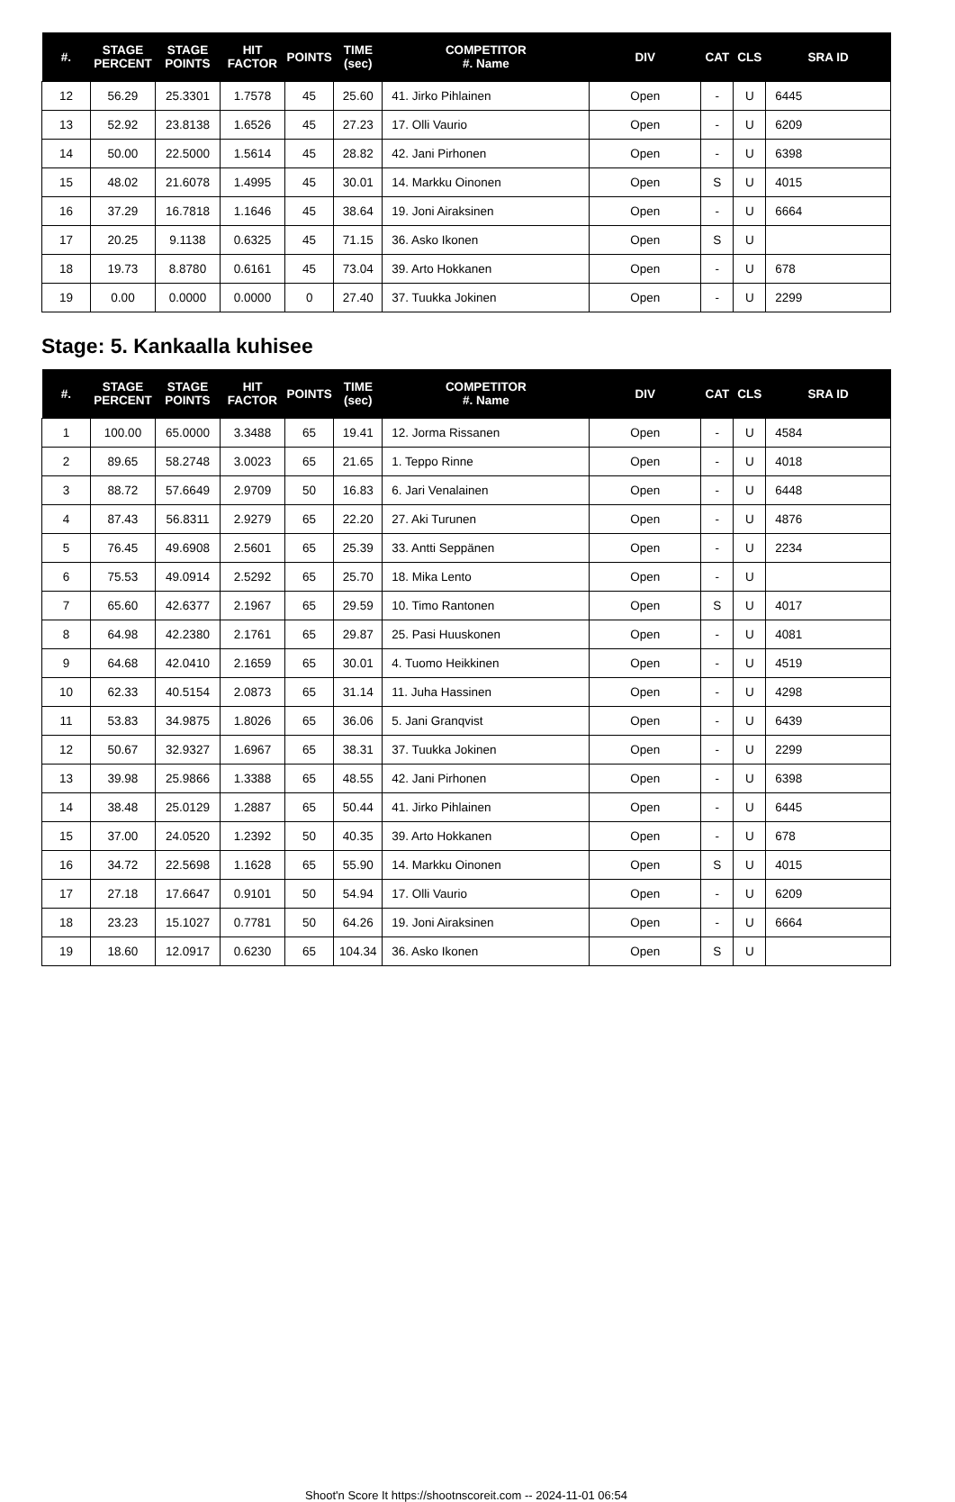| #. | STAGE PERCENT | STAGE POINTS | HIT FACTOR | POINTS | TIME (sec) | COMPETITOR #. Name | DIV | CAT | CLS | SRA ID |
| --- | --- | --- | --- | --- | --- | --- | --- | --- | --- | --- |
| 12 | 56.29 | 25.3301 | 1.7578 | 45 | 25.60 | 41. Jirko Pihlainen | Open | - | U | 6445 |
| 13 | 52.92 | 23.8138 | 1.6526 | 45 | 27.23 | 17. Olli Vaurio | Open | - | U | 6209 |
| 14 | 50.00 | 22.5000 | 1.5614 | 45 | 28.82 | 42. Jani Pirhonen | Open | - | U | 6398 |
| 15 | 48.02 | 21.6078 | 1.4995 | 45 | 30.01 | 14. Markku Oinonen | Open | S | U | 4015 |
| 16 | 37.29 | 16.7818 | 1.1646 | 45 | 38.64 | 19. Joni Airaksinen | Open | - | U | 6664 |
| 17 | 20.25 | 9.1138 | 0.6325 | 45 | 71.15 | 36. Asko Ikonen | Open | S | U | |
| 18 | 19.73 | 8.8780 | 0.6161 | 45 | 73.04 | 39. Arto Hokkanen | Open | - | U | 678 |
| 19 | 0.00 | 0.0000 | 0.0000 | 0 | 27.40 | 37. Tuukka Jokinen | Open | - | U | 2299 |
Stage: 5. Kankaalla kuhisee
| #. | STAGE PERCENT | STAGE POINTS | HIT FACTOR | POINTS | TIME (sec) | COMPETITOR #. Name | DIV | CAT | CLS | SRA ID |
| --- | --- | --- | --- | --- | --- | --- | --- | --- | --- | --- |
| 1 | 100.00 | 65.0000 | 3.3488 | 65 | 19.41 | 12. Jorma Rissanen | Open | - | U | 4584 |
| 2 | 89.65 | 58.2748 | 3.0023 | 65 | 21.65 | 1. Teppo Rinne | Open | - | U | 4018 |
| 3 | 88.72 | 57.6649 | 2.9709 | 50 | 16.83 | 6. Jari Venalainen | Open | - | U | 6448 |
| 4 | 87.43 | 56.8311 | 2.9279 | 65 | 22.20 | 27. Aki Turunen | Open | - | U | 4876 |
| 5 | 76.45 | 49.6908 | 2.5601 | 65 | 25.39 | 33. Antti Seppänen | Open | - | U | 2234 |
| 6 | 75.53 | 49.0914 | 2.5292 | 65 | 25.70 | 18. Mika Lento | Open | - | U | |
| 7 | 65.60 | 42.6377 | 2.1967 | 65 | 29.59 | 10. Timo Rantonen | Open | S | U | 4017 |
| 8 | 64.98 | 42.2380 | 2.1761 | 65 | 29.87 | 25. Pasi Huuskonen | Open | - | U | 4081 |
| 9 | 64.68 | 42.0410 | 2.1659 | 65 | 30.01 | 4. Tuomo Heikkinen | Open | - | U | 4519 |
| 10 | 62.33 | 40.5154 | 2.0873 | 65 | 31.14 | 11. Juha Hassinen | Open | - | U | 4298 |
| 11 | 53.83 | 34.9875 | 1.8026 | 65 | 36.06 | 5. Jani Granqvist | Open | - | U | 6439 |
| 12 | 50.67 | 32.9327 | 1.6967 | 65 | 38.31 | 37. Tuukka Jokinen | Open | - | U | 2299 |
| 13 | 39.98 | 25.9866 | 1.3388 | 65 | 48.55 | 42. Jani Pirhonen | Open | - | U | 6398 |
| 14 | 38.48 | 25.0129 | 1.2887 | 65 | 50.44 | 41. Jirko Pihlainen | Open | - | U | 6445 |
| 15 | 37.00 | 24.0520 | 1.2392 | 50 | 40.35 | 39. Arto Hokkanen | Open | - | U | 678 |
| 16 | 34.72 | 22.5698 | 1.1628 | 65 | 55.90 | 14. Markku Oinonen | Open | S | U | 4015 |
| 17 | 27.18 | 17.6647 | 0.9101 | 50 | 54.94 | 17. Olli Vaurio | Open | - | U | 6209 |
| 18 | 23.23 | 15.1027 | 0.7781 | 50 | 64.26 | 19. Joni Airaksinen | Open | - | U | 6664 |
| 19 | 18.60 | 12.0917 | 0.6230 | 65 | 104.34 | 36. Asko Ikonen | Open | S | U | |
Shoot'n Score It https://shootnscoreit.com -- 2024-11-01 06:54